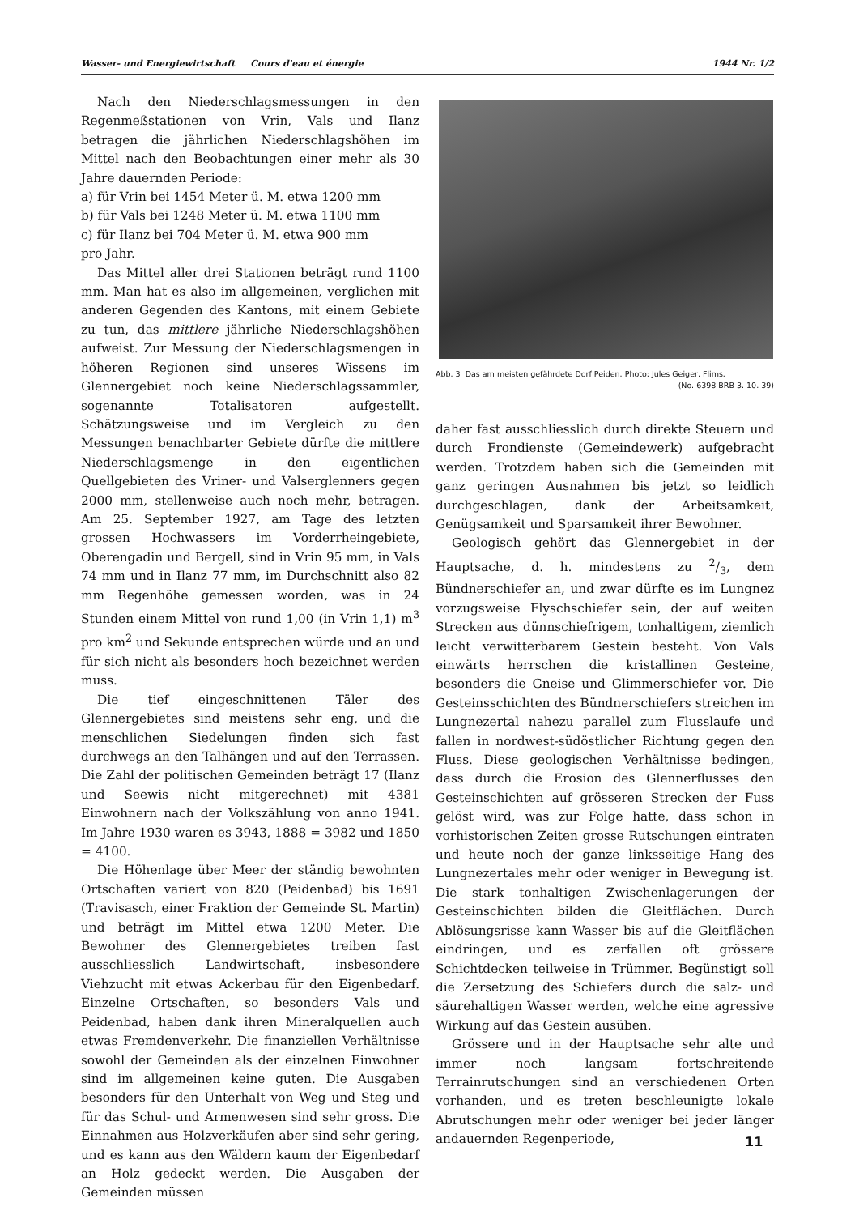Wasser- und Energiewirtschaft Cours d'eau et énergie 1944 Nr. 1/2
Nach den Niederschlagsmessungen in den Regenmeßstationen von Vrin, Vals und Ilanz betragen die jährlichen Niederschlagshöhen im Mittel nach den Beobachtungen einer mehr als 30 Jahre dauernden Periode:
a) für Vrin bei 1454 Meter ü. M. etwa 1200 mm
b) für Vals bei 1248 Meter ü. M. etwa 1100 mm
c) für Ilanz bei 704 Meter ü. M. etwa 900 mm
pro Jahr.
Das Mittel aller drei Stationen beträgt rund 1100 mm. Man hat es also im allgemeinen, verglichen mit anderen Gegenden des Kantons, mit einem Gebiete zu tun, das mittlere jährliche Niederschlagshöhen aufweist. Zur Messung der Niederschlagsmengen in höheren Regionen sind unseres Wissens im Glennergebiet noch keine Niederschlagssammler, sogenannte Totalisatoren aufgestellt. Schätzungsweise und im Vergleich zu den Messungen benachbarter Gebiete dürfte die mittlere Niederschlagsmenge in den eigentlichen Quellgebieten des Vriner- und Valserglenners gegen 2000 mm, stellenweise auch noch mehr, betragen. Am 25. September 1927, am Tage des letzten grossen Hochwassers im Vorderrheingebiete, Oberengadin und Bergell, sind in Vrin 95 mm, in Vals 74 mm und in Ilanz 77 mm, im Durchschnitt also 82 mm Regenhöhe gemessen worden, was in 24 Stunden einem Mittel von rund 1,00 (in Vrin 1,1) m<sup>3</sup> pro km<sup>2</sup> und Sekunde entsprechen würde und an und für sich nicht als besonders hoch bezeichnet werden muss.
Die tief eingeschnittenen Täler des Glennergebietes sind meistens sehr eng, und die menschlichen Siedelungen finden sich fast durchwegs an den Talhängen und auf den Terrassen. Die Zahl der politischen Gemeinden beträgt 17 (Ilanz und Seewis nicht mitgerechnet) mit 4381 Einwohnern nach der Volkszählung von anno 1941. Im Jahre 1930 waren es 3943, 1888 = 3982 und 1850 = 4100.
Die Höhenlage über Meer der ständig bewohnten Ortschaften variert von 820 (Peidenbad) bis 1691 (Travisasch, einer Fraktion der Gemeinde St. Martin) und beträgt im Mittel etwa 1200 Meter. Die Bewohner des Glennergebietes treiben fast ausschliesslich Landwirtschaft, insbesondere Viehzucht mit etwas Ackerbau für den Eigenbedarf. Einzelne Ortschaften, so besonders Vals und Peidenbad, haben dank ihren Mineralquellen auch etwas Fremdenverkehr. Die finanziellen Verhältnisse sowohl der Gemeinden als der einzelnen Einwohner sind im allgemeinen keine guten. Die Ausgaben besonders für den Unterhalt von Weg und Steg und für das Schul- und Armenwesen sind sehr gross. Die Einnahmen aus Holzverkäufen aber sind sehr gering, und es kann aus den Wäldern kaum der Eigenbedarf an Holz gedeckt werden. Die Ausgaben der Gemeinden müssen
Abb. 3 Das am meisten gefährdete Dorf Peiden. Photo: Jules Geiger, Flims. (No. 6398 BRB 3. 10. 39)
daher fast ausschliesslich durch direkte Steuern und durch Frondienste (Gemeindewerk) aufgebracht werden. Trotzdem haben sich die Gemeinden mit ganz geringen Ausnahmen bis jetzt so leidlich durchgeschlagen, dank der Arbeitsamkeit, Genügsamkeit und Sparsamkeit ihrer Bewohner.
Geologisch gehört das Glennergebiet in der Hauptsache, d. h. mindestens zu 2/3, dem Bündnerschiefer an, und zwar dürfte es im Lungnez vorzugsweise Flyschschiefer sein, der auf weiten Strecken aus dünnschiefrigem, tonhaltigem, ziemlich leicht verwitterbarem Gestein besteht. Von Vals einwärts herrschen die kristallinen Gesteine, besonders die Gneise und Glimmerschiefer vor. Die Gesteinsschichten des Bündnerschiefers streichen im Lungnezertal nahezu parallel zum Flusslaufe und fallen in nordwest-südöstlicher Richtung gegen den Fluss. Diese geologischen Verhältnisse bedingen, dass durch die Erosion des Glennerflusses den Gesteinschichten auf grösseren Strecken der Fuss gelöst wird, was zur Folge hatte, dass schon in vorhistorischen Zeiten grosse Rutschungen eintraten und heute noch der ganze linksseitige Hang des Lungnezertales mehr oder weniger in Bewegung ist. Die stark tonhaltigen Zwischenlagerungen der Gesteinschichten bilden die Gleitflächen. Durch Ablösungsrisse kann Wasser bis auf die Gleitflächen eindringen, und es zerfallen oft grössere Schichtdecken teilweise in Trümmer. Begünstigt soll die Zersetzung des Schiefers durch die salz- und säurehaltigen Wasser werden, welche eine agressive Wirkung auf das Gestein ausüben.
Grössere und in der Hauptsache sehr alte und immer noch langsam fortschreitende Terrainrutschungen sind an verschiedenen Orten vorhanden, und es treten beschleunigte lokale Abrutschungen mehr oder weniger bei jeder länger andauernden Regenperiode,
11